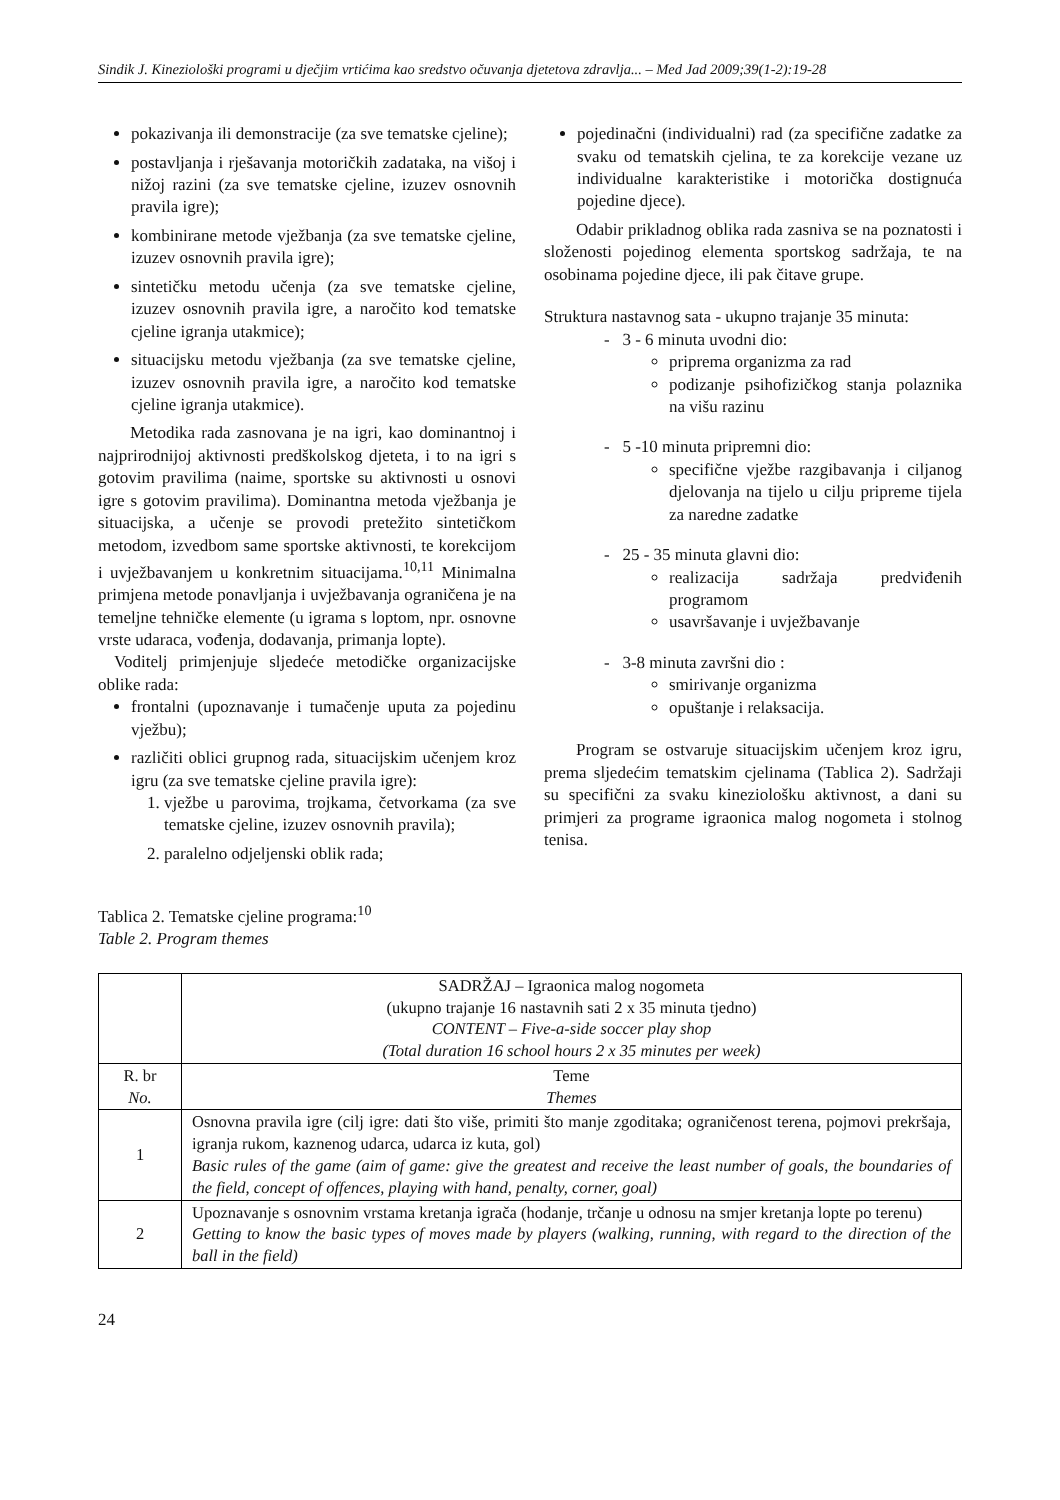Sindik J. Kineziološki programi u dječjim vrtićima kao sredstvo očuvanja djetetova zdravlja... – Med Jad 2009;39(1-2):19-28
pokazivanja ili demonstracije (za sve tematske cjeline);
postavljanja i rješavanja motoričkih zadataka, na višoj i nižoj razini (za sve tematske cjeline, izuzev osnovnih pravila igre);
kombinirane metode vježbanja (za sve tematske cjeline, izuzev osnovnih pravila igre);
sintetičku metodu učenja (za sve tematske cjeline, izuzev osnovnih pravila igre, a naročito kod tematske cjeline igranja utakmice);
situacijsku metodu vježbanja (za sve tematske cjeline, izuzev osnovnih pravila igre, a naročito kod tematske cjeline igranja utakmice).
Metodika rada zasnovana je na igri, kao dominantnoj i najprirodnijoj aktivnosti predškolskog djeteta, i to na igri s gotovim pravilima (naime, sportske su aktivnosti u osnovi igre s gotovim pravilima). Dominantna metoda vježbanja je situacijska, a učenje se provodi pretežito sintetičkom metodom, izvedbom same sportske aktivnosti, te korekcijom i uvježbavanjem u konkretnim situacijama.<sup>10,11</sup> Minimalna primjena metode ponavljanja i uvježbavanja ograničena je na temeljne tehničke elemente (u igrama s loptom, npr. osnovne vrste udaraca, vođenja, dodavanja, primanja lopte).
Voditelj primjenjuje sljedeće metodičke organizacijske oblike rada:
frontalni (upoznavanje i tumačenje uputa za pojedinu vježbu);
različiti oblici grupnog rada, situacijskim učenjem kroz igru (za sve tematske cjeline pravila igre):
1. vježbe u parovima, trojkama, četvorkama (za sve tematske cjeline, izuzev osnovnih pravila);
2. paralelno odjeljenski oblik rada;
pojedinačni (individualni) rad (za specifične zadatke za svaku od tematskih cjelina, te za korekcije vezane uz individualne karakteristike i motorička dostignuća pojedine djece).
Odabir prikladnog oblika rada zasniva se na poznatosti i složenosti pojedinog elementa sportskog sadržaja, te na osobinama pojedine djece, ili pak čitave grupe.
Struktura nastavnog sata - ukupno trajanje 35 minuta:
- 3 - 6 minuta uvodni dio:
priprema organizma za rad
podizanje psihofizičkog stanja polaznika na višu razinu
- 5 -10 minuta pripremni dio:
specifične vježbe razgibavanja i ciljanog djelovanja na tijelo u cilju pripreme tijela za naredne zadatke
- 25 - 35 minuta glavni dio:
realizacija sadržaja predviđenih programom
usavršavanje i uvježbavanje
- 3-8 minuta završni dio :
smirivanje organizma
opuštanje i relaksacija.
Program se ostvaruje situacijskim učenjem kroz igru, prema sljedećim tematskim cjelinama (Tablica 2). Sadržaji su specifični za svaku kineziološku aktivnost, a dani su primjeri za programe igraonica malog nogometa i stolnog tenisa.
Tablica 2. Tematske cjeline programa:<sup>10</sup>
Table 2. Program themes
| | SADRŽAJ – Igraonica malog nogometa (ukupno trajanje 16 nastavnih sati 2 x 35 minuta tjedno) CONTENT – Five-a-side soccer play shop (Total duration 16 school hours 2 x 35 minutes per week) |
| R. br No. | Teme Themes |
| 1 | Osnovna pravila igre (cilj igre: dati što više, primiti što manje zgoditaka; ograničenost terena, pojmovi prekršaja, igranja rukom, kaznenog udarca, udarca iz kuta, gol) Basic rules of the game (aim of game: give the greatest and receive the least number of goals, the boundaries of the field, concept of offences, playing with hand, penalty, corner, goal) |
| 2 | Upoznavanje s osnovnim vrstama kretanja igrača (hodanje, trčanje u odnosu na smjer kretanja lopte po terenu) Getting to know the basic types of moves made by players (walking, running, with regard to the direction of the ball in the field) |
24